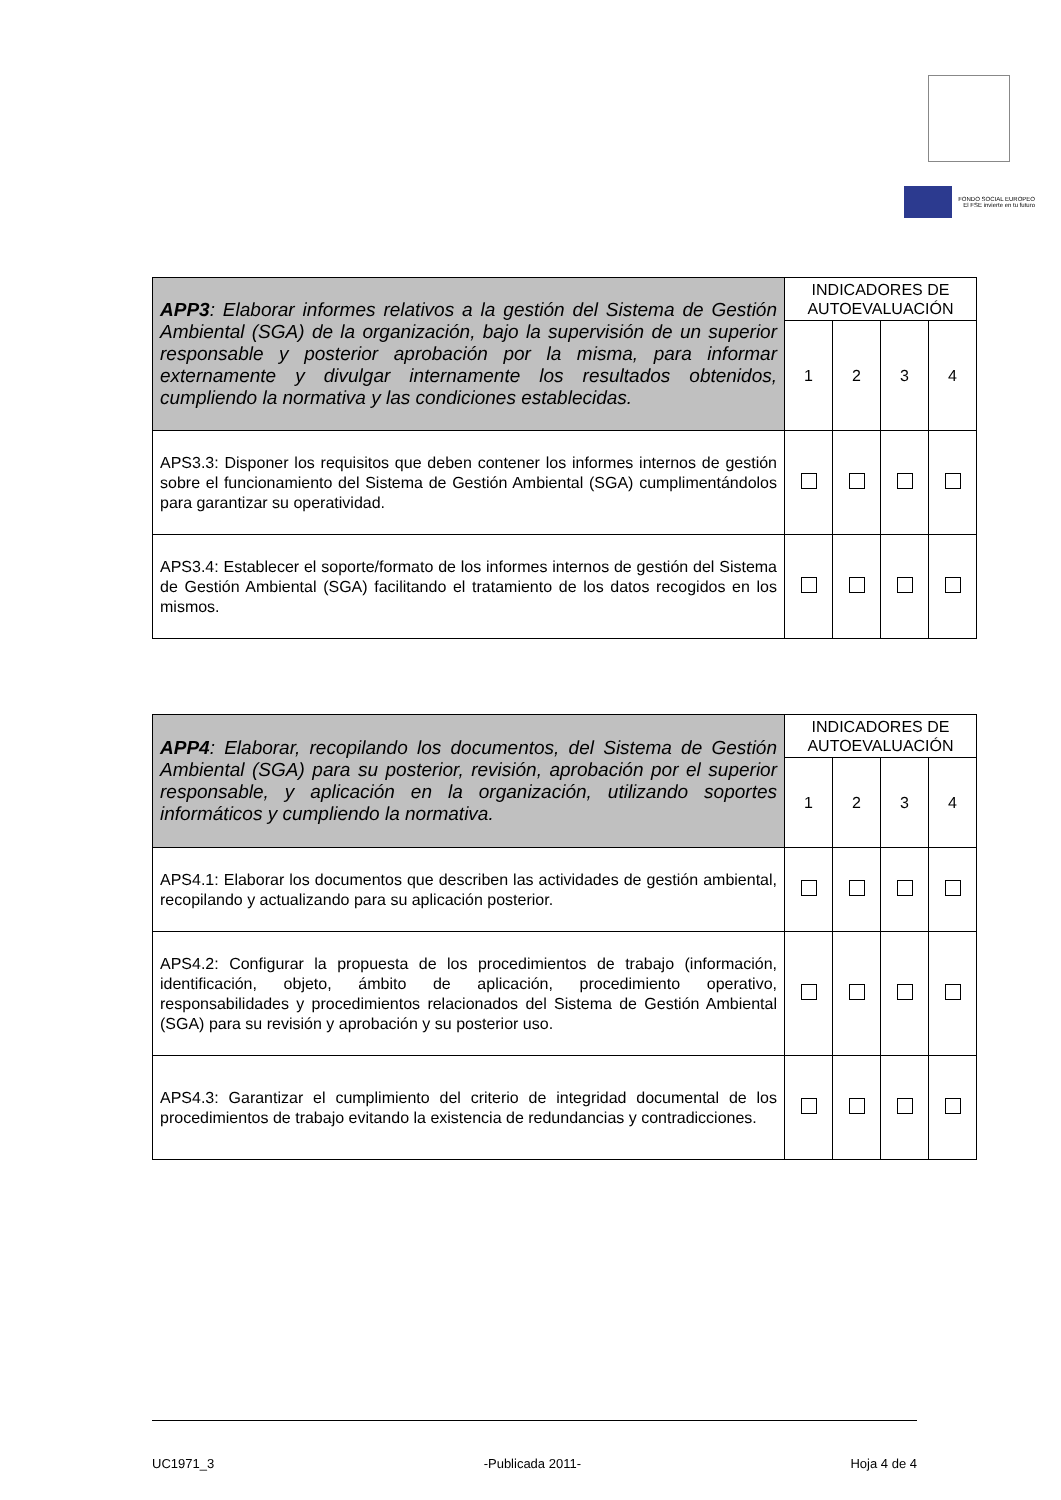FONDO SOCIAL EUROPEO
El FSE invierte en tu futuro
| APP3 : Elaborar informes relativos a la gestión del Sistema de Gestión Ambiental (SGA) de la organización, bajo la supervisión de un superior responsable y posterior aprobación por la misma, para informar externamente y divulgar internamente los resultados obtenidos, cumpliendo la normativa y las condiciones establecidas. | INDICADORES DE AUTOEVALUACIÓN | | | |
| | 1 | 2 | 3 | 4 |
| APS3.3: Disponer los requisitos que deben contener los informes internos de gestión sobre el funcionamiento del Sistema de Gestión Ambiental (SGA) cumplimentándolos para garantizar su operatividad. | | | | |
| APS3.4: Establecer el soporte/formato de los informes internos de gestión del Sistema de Gestión Ambiental (SGA) facilitando el tratamiento de los datos recogidos en los mismos. | | | | |
| APP4 : Elaborar, recopilando los documentos, del Sistema de Gestión Ambiental (SGA) para su posterior, revisión, aprobación por el superior responsable, y aplicación en la organización, utilizando soportes informáticos y cumpliendo la normativa. | INDICADORES DE AUTOEVALUACIÓN | | | |
| | 1 | 2 | 3 | 4 |
| APS4.1: Elaborar los documentos que describen las actividades de gestión ambiental, recopilando y actualizando para su aplicación posterior. | | | | |
| APS4.2: Configurar la propuesta de los procedimientos de trabajo (información, identificación, objeto, ámbito de aplicación, procedimiento operativo, responsabilidades y procedimientos relacionados del Sistema de Gestión Ambiental (SGA) para su revisión y aprobación y su posterior uso. | | | | |
| APS4.3: Garantizar el cumplimiento del criterio de integridad documental de los procedimientos de trabajo evitando la existencia de redundancias y contradicciones. | | | | |
UC1971_3 -Publicada 2011- Hoja 4 de 4